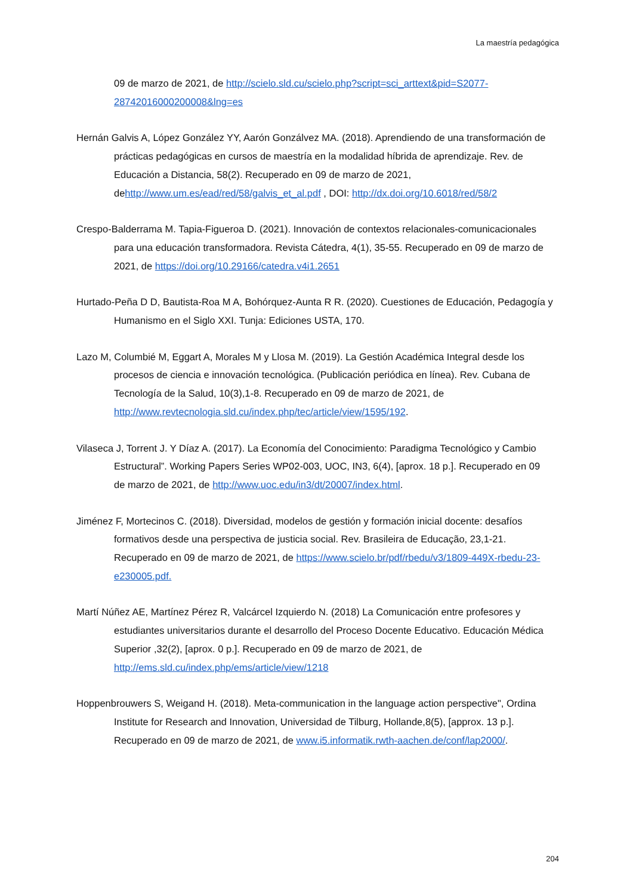La maestría pedagógica
09 de marzo de 2021, de http://scielo.sld.cu/scielo.php?script=sci_arttext&pid=S2077-28742016000200008&lng=es
Hernán Galvis A, López González YY, Aarón Gonzálvez MA. (2018). Aprendiendo de una transformación de prácticas pedagógicas en cursos de maestría en la modalidad híbrida de aprendizaje. Rev. de Educación a Distancia, 58(2). Recuperado en 09 de marzo de 2021, dehttp://www.um.es/ead/red/58/galvis_et_al.pdf , DOI: http://dx.doi.org/10.6018/red/58/2
Crespo-Balderrama M. Tapia-Figueroa D. (2021). Innovación de contextos relacionales-comunicacionales para una educación transformadora. Revista Cátedra, 4(1), 35-55. Recuperado en 09 de marzo de 2021, de https://doi.org/10.29166/catedra.v4i1.2651
Hurtado-Peña D D, Bautista-Roa M A, Bohórquez-Aunta R R. (2020). Cuestiones de Educación, Pedagogía y Humanismo en el Siglo XXI. Tunja: Ediciones USTA, 170.
Lazo M, Columbié M, Eggart A, Morales M y Llosa M. (2019). La Gestión Académica Integral desde los procesos de ciencia e innovación tecnológica. (Publicación periódica en línea). Rev. Cubana de Tecnología de la Salud, 10(3),1-8. Recuperado en 09 de marzo de 2021, de http://www.revtecnologia.sld.cu/index.php/tec/article/view/1595/192.
Vilaseca J, Torrent J. Y Díaz A. (2017). La Economía del Conocimiento: Paradigma Tecnológico y Cambio Estructural”. Working Papers Series WP02-003, UOC, IN3, 6(4), [aprox. 18 p.]. Recuperado en 09 de marzo de 2021, de http://www.uoc.edu/in3/dt/20007/index.html.
Jiménez F, Mortecinos C. (2018). Diversidad, modelos de gestión y formación inicial docente: desafíos formativos desde una perspectiva de justicia social. Rev. Brasileira de Educação, 23,1-21. Recuperado en 09 de marzo de 2021, de https://www.scielo.br/pdf/rbedu/v3/1809-449X-rbedu-23-e230005.pdf.
Martí Núñez AE, Martínez Pérez R, Valcárcel Izquierdo N. (2018) La Comunicación entre profesores y estudiantes universitarios durante el desarrollo del Proceso Docente Educativo. Educación Médica Superior ,32(2), [aprox. 0 p.]. Recuperado en 09 de marzo de 2021, de http://ems.sld.cu/index.php/ems/article/view/1218
Hoppenbrouwers S, Weigand H. (2018). Meta-communication in the language action perspective", Ordina Institute for Research and Innovation, Universidad de Tilburg, Hollande,8(5), [approx. 13 p.]. Recuperado en 09 de marzo de 2021, de www.i5.informatik.rwth-aachen.de/conf/lap2000/.
204